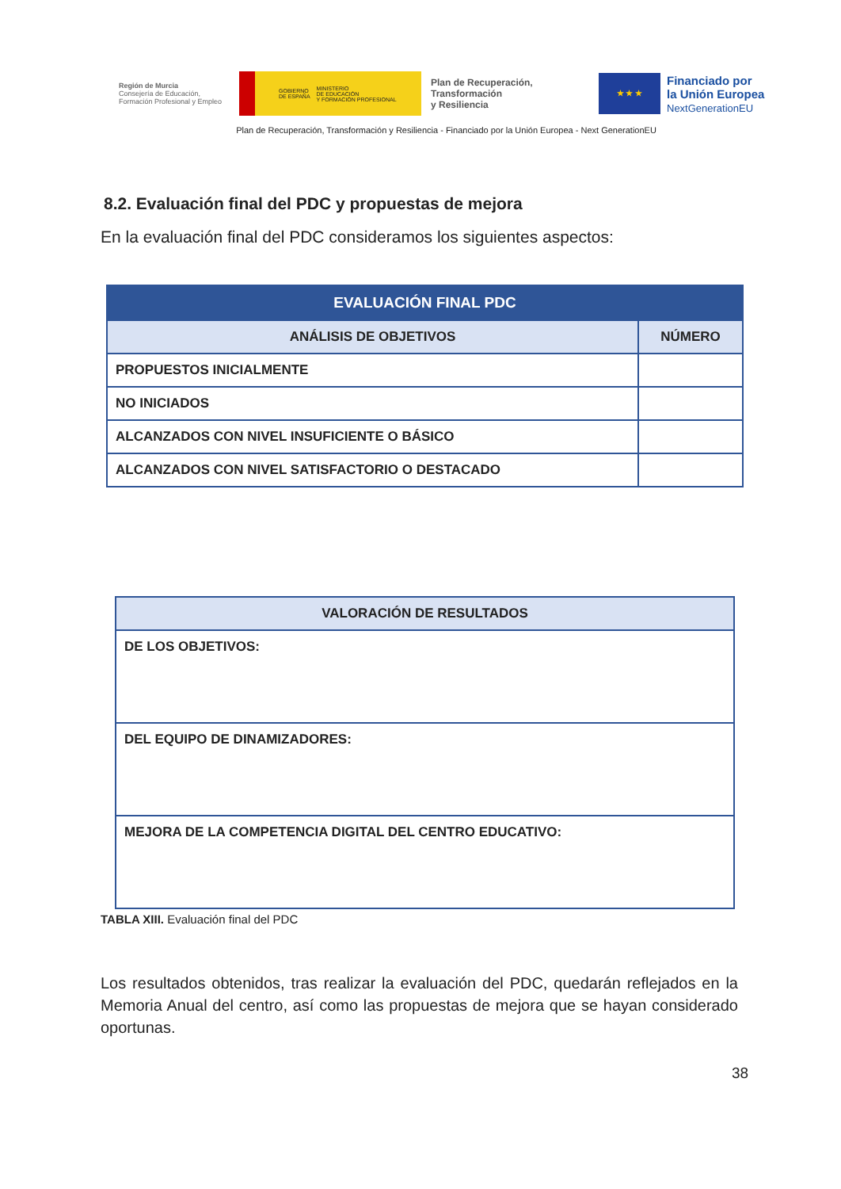Región de Murcia
Consejería de Educación,
Formación Profesional y Empleo
GOBIERNO
DE ESPAÑA MINISTERIO
DE EDUCACIÓN
Y FORMACIÓN PROFESIONAL
Plan de Recuperación,
Transformación
y Resiliencia
★ ★ ★
Financiado por
la Unión Europea
NextGenerationEU
Plan de Recuperación, Transformación y Resiliencia - Financiado por la Unión Europea - Next GenerationEU
8.2. Evaluación final del PDC y propuestas de mejora
En la evaluación final del PDC consideramos los siguientes aspectos:
| EVALUACIÓN FINAL PDC | |
| --- | --- |
| ANÁLISIS DE OBJETIVOS | NÚMERO |
| PROPUESTOS INICIALMENTE | |
| NO INICIADOS | |
| ALCANZADOS CON NIVEL INSUFICIENTE O BÁSICO | |
| ALCANZADOS CON NIVEL SATISFACTORIO O DESTACADO | |
| VALORACIÓN DE RESULTADOS |
| --- |
| DE LOS OBJETIVOS: |
| DEL EQUIPO DE DINAMIZADORES: |
| MEJORA DE LA COMPETENCIA DIGITAL DEL CENTRO EDUCATIVO: |
TABLA XIII. Evaluación final del PDC
Los resultados obtenidos, tras realizar la evaluación del PDC, quedarán reflejados en la Memoria Anual del centro, así como las propuestas de mejora que se hayan considerado oportunas.
38